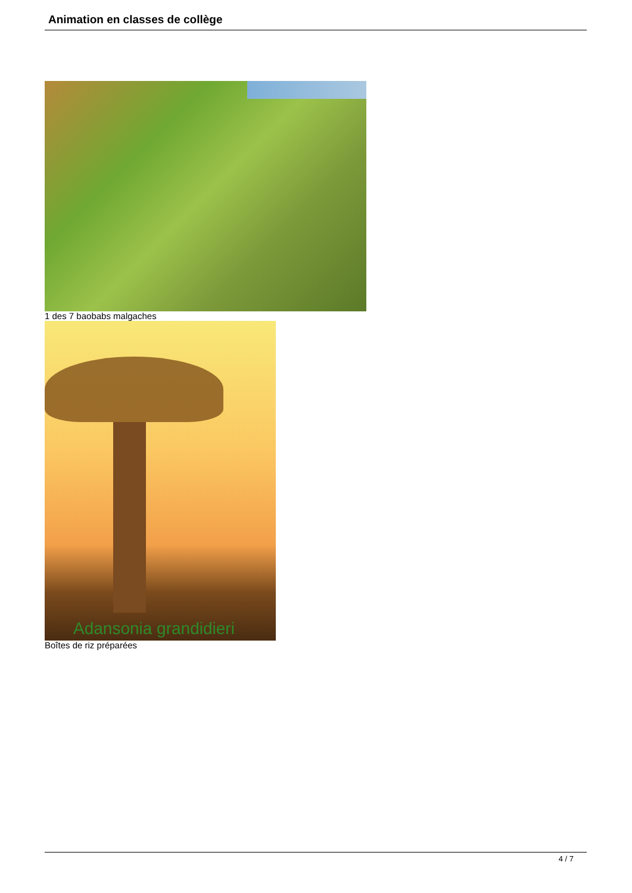Animation en classes de collège
1 des 7 baobabs malgaches
Adansonia grandidieri
Boîtes de riz préparées
4 / 7